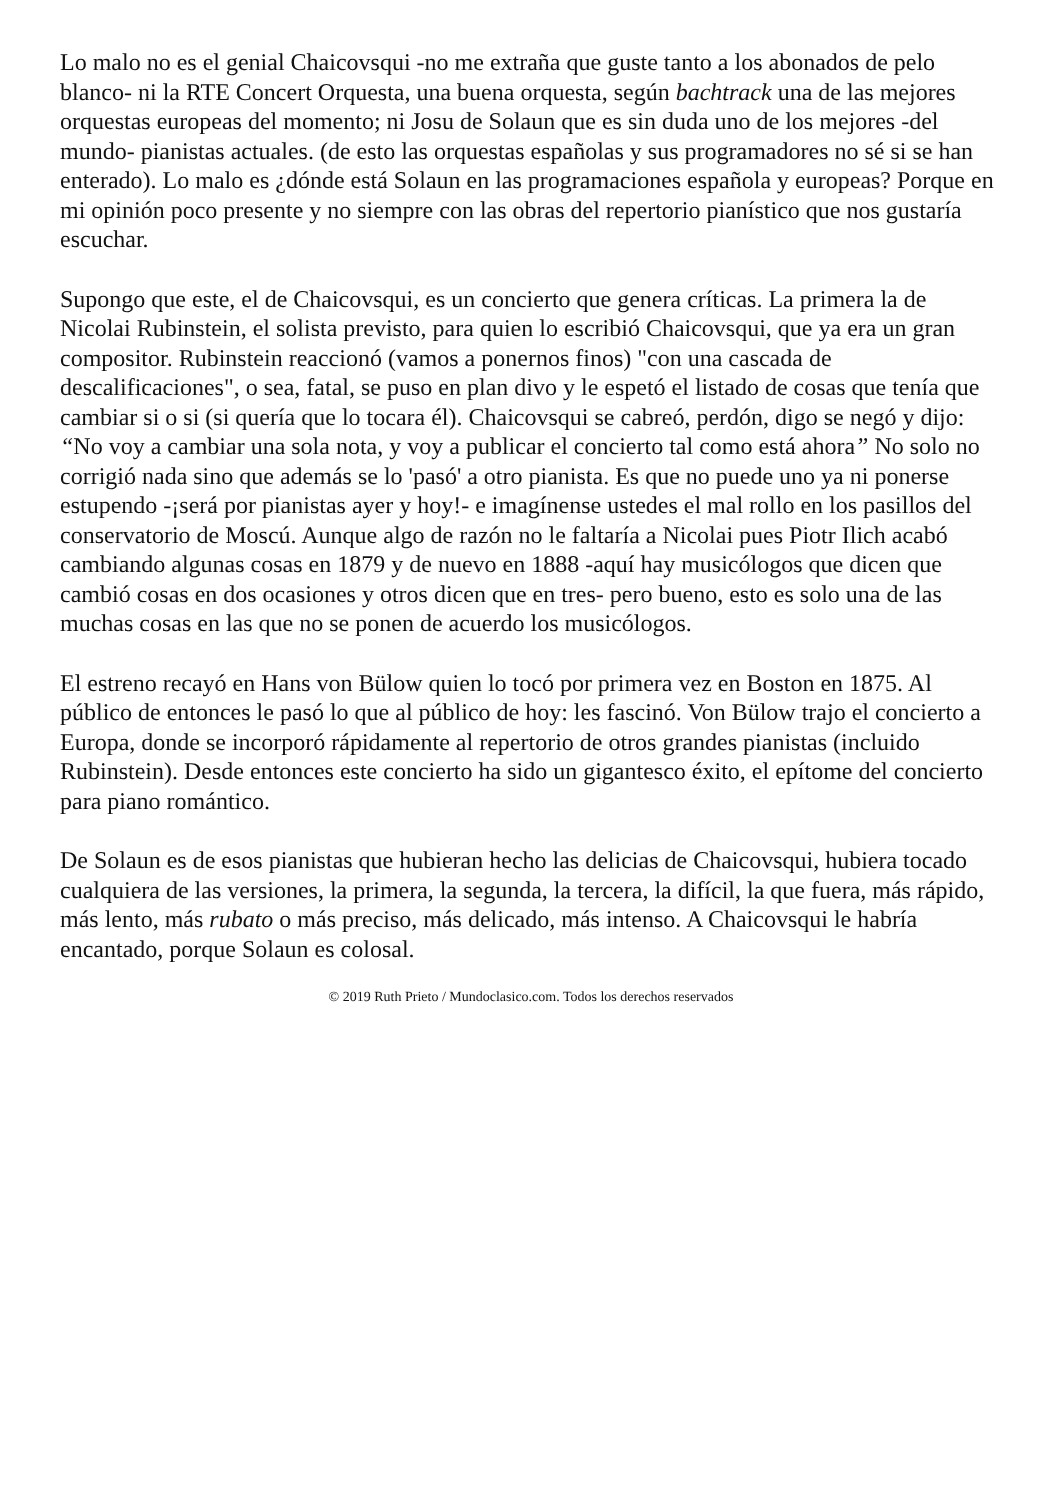Lo malo no es el genial Chaicovsqui -no me extraña que guste tanto a los abonados de pelo blanco- ni la RTE Concert Orquesta, una buena orquesta, según bachtrack una de las mejores orquestas europeas del momento; ni Josu de Solaun que es sin duda uno de los mejores -del mundo- pianistas actuales. (de esto las orquestas españolas y sus programadores no sé si se han enterado). Lo malo es ¿dónde está Solaun en las programaciones española y europeas? Porque en mi opinión poco presente y no siempre con las obras del repertorio pianístico que nos gustaría escuchar.
Supongo que este, el de Chaicovsqui, es un concierto que genera críticas. La primera la de Nicolai Rubinstein, el solista previsto, para quien lo escribió Chaicovsqui, que ya era un gran compositor. Rubinstein reaccionó (vamos a ponernos finos) "con una cascada de descalificaciones", o sea, fatal, se puso en plan divo y le espetó el listado de cosas que tenía que cambiar si o si (si quería que lo tocara él). Chaicovsqui se cabreó, perdón, digo se negó y dijo: “No voy a cambiar una sola nota, y voy a publicar el concierto tal como está ahora” No solo no corrigió nada sino que además se lo 'pasó' a otro pianista. Es que no puede uno ya ni ponerse estupendo -¡será por pianistas ayer y hoy!- e imagínense ustedes el mal rollo en los pasillos del conservatorio de Moscú. Aunque algo de razón no le faltaría a Nicolai pues Piotr Ilich acabó cambiando algunas cosas en 1879 y de nuevo en 1888 -aquí hay musicólogos que dicen que cambió cosas en dos ocasiones y otros dicen que en tres- pero bueno, esto es solo una de las muchas cosas en las que no se ponen de acuerdo los musicólogos.
El estreno recayó en Hans von Bülow quien lo tocó por primera vez en Boston en 1875. Al público de entonces le pasó lo que al público de hoy: les fascinó. Von Bülow trajo el concierto a Europa, donde se incorporó rápidamente al repertorio de otros grandes pianistas (incluido Rubinstein). Desde entonces este concierto ha sido un gigantesco éxito, el epítome del concierto para piano romántico.
De Solaun es de esos pianistas que hubieran hecho las delicias de Chaicovsqui, hubiera tocado cualquiera de las versiones, la primera, la segunda, la tercera, la difícil, la que fuera, más rápido, más lento, más rubato o más preciso, más delicado, más intenso. A Chaicovsqui le habría encantado, porque Solaun es colosal.
© 2019 Ruth Prieto / Mundoclasico.com. Todos los derechos reservados